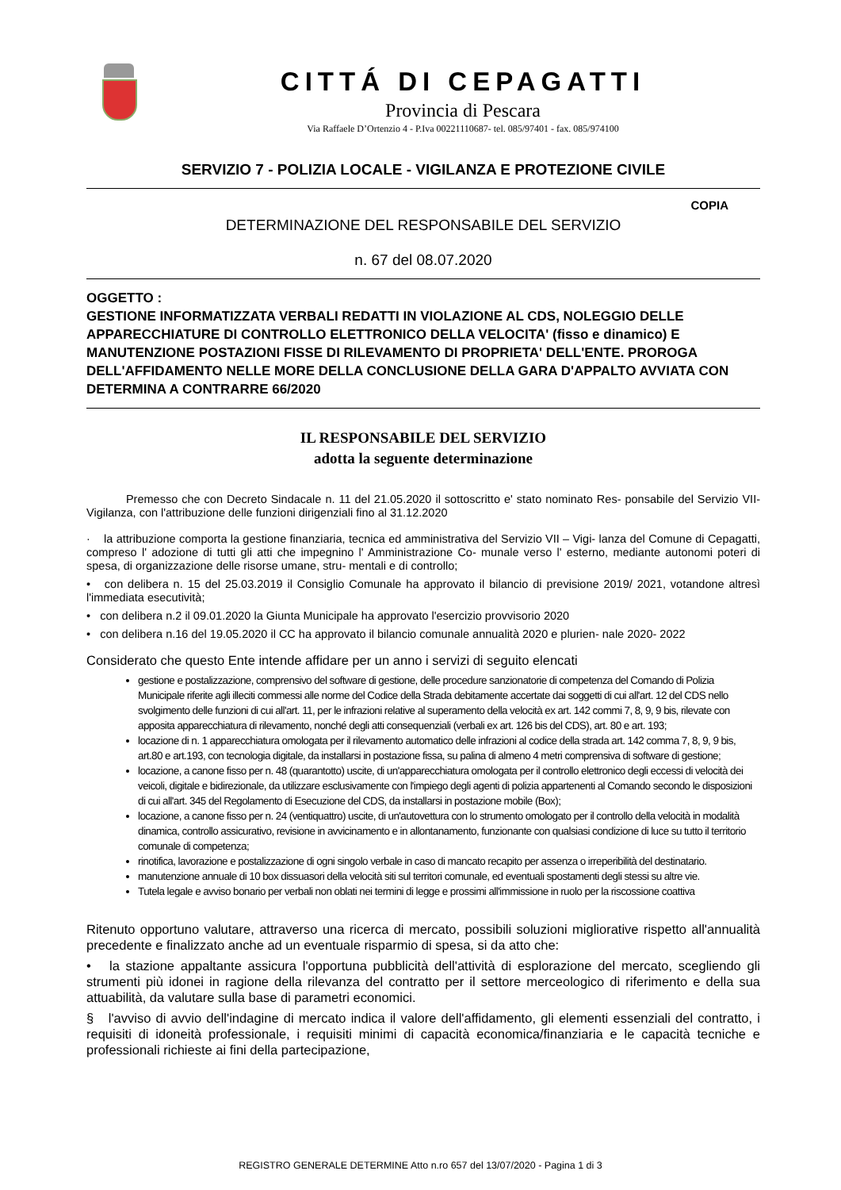CITTÁ DI CEPAGATTI
Provincia di Pescara
Via Raffaele D’Ortenzio 4 - P.Iva 00221110687- tel. 085/97401 - fax. 085/974100
SERVIZIO 7 - POLIZIA LOCALE - VIGILANZA E PROTEZIONE CIVILE
COPIA
DETERMINAZIONE DEL RESPONSABILE DEL SERVIZIO
n. 67 del 08.07.2020
OGGETTO :
GESTIONE INFORMATIZZATA VERBALI REDATTI IN VIOLAZIONE AL CDS, NOLEGGIO DELLE APPARECCHIATURE DI CONTROLLO ELETTRONICO DELLA VELOCITA' (fisso e dinamico) E MANUTENZIONE POSTAZIONI FISSE DI RILEVAMENTO DI PROPRIETA' DELL'ENTE. PROROGA DELL'AFFIDAMENTO NELLE MORE DELLA CONCLUSIONE DELLA GARA D'APPALTO AVVIATA CON DETERMINA A CONTRARRE 66/2020
IL RESPONSABILE DEL SERVIZIO
adotta la seguente determinazione
Premesso che con Decreto Sindacale n. 11 del 21.05.2020 il sottoscritto e' stato nominato Res- ponsabile del Servizio VII- Vigilanza, con l'attribuzione delle funzioni dirigenziali fino al 31.12.2020
· la attribuzione comporta la gestione finanziaria, tecnica ed amministrativa del Servizio VII – Vigi- lanza del Comune di Cepagatti, compreso l' adozione di tutti gli atti che impegnino l' Amministrazione Co- munale verso l' esterno, mediante autonomi poteri di spesa, di organizzazione delle risorse umane, stru- mentali e di controllo;
• con delibera n. 15 del 25.03.2019 il Consiglio Comunale ha approvato il bilancio di previsione 2019/ 2021, votandone altresì l'immediata esecutività;
• con delibera n.2 il 09.01.2020 la Giunta Municipale ha approvato l'esercizio provvisorio 2020
• con delibera n.16 del 19.05.2020 il CC ha approvato il bilancio comunale annualità 2020 e plurien- nale 2020- 2022
Considerato che questo Ente intende affidare per un anno i servizi di seguito elencati
gestione e postalizzazione, comprensivo del software di gestione, delle procedure sanzionatorie di competenza del Comando di Polizia Municipale riferite agli illeciti commessi alle norme del Codice della Strada debitamente accertate dai soggetti di cui all'art. 12 del CDS nello svolgimento delle funzioni di cui all'art. 11, per le infrazioni relative al superamento della velocità ex art. 142 commi 7, 8, 9, 9 bis, rilevate con apposita apparecchiatura di rilevamento, nonché degli atti consequenziali (verbali ex art. 126 bis del CDS), art. 80 e art. 193;
locazione di n. 1 apparecchiatura omologata per il rilevamento automatico delle infrazioni al codice della strada art. 142 comma 7, 8, 9, 9 bis, art.80 e art.193, con tecnologia digitale, da installarsi in postazione fissa, su palina di almeno 4 metri comprensiva di software di gestione;
locazione, a canone fisso per n. 48 (quarantotto) uscite, di un'apparecchiatura omologata per il controllo elettronico degli eccessi di velocità dei veicoli, digitale e bidirezionale, da utilizzare esclusivamente con l'impiego degli agenti di polizia appartenenti al Comando secondo le disposizioni di cui all'art. 345 del Regolamento di Esecuzione del CDS, da installarsi in postazione mobile (Box);
locazione, a canone fisso per n. 24 (ventiquattro) uscite, di un'autovettura con lo strumento omologato per il controllo della velocità in modalità dinamica, controllo assicurativo, revisione in avvicinamento e in allontanamento, funzionante con qualsiasi condizione di luce su tutto il territorio comunale di competenza;
rinotifica, lavorazione e postalizzazione di ogni singolo verbale in caso di mancato recapito per assenza o irreperibilità del destinatario.
manutenzione annuale di 10 box dissuasori della velocità siti sul territori comunale, ed eventuali spostamenti degli stessi su altre vie.
Tutela legale e avviso bonario per verbali non oblati nei termini di legge e prossimi all'immissione in ruolo per la riscossione coattiva
Ritenuto opportuno valutare, attraverso una ricerca di mercato, possibili soluzioni migliorative rispetto all'annualità precedente e finalizzato anche ad un eventuale risparmio di spesa, si da atto che:
• la stazione appaltante assicura l'opportuna pubblicità dell'attività di esplorazione del mercato, scegliendo gli strumenti più idonei in ragione della rilevanza del contratto per il settore merceologico di riferimento e della sua attuabilità, da valutare sulla base di parametri economici.
§ l'avviso di avvio dell'indagine di mercato indica il valore dell'affidamento, gli elementi essenziali del contratto, i requisiti di idoneità professionale, i requisiti minimi di capacità economica/finanziaria e le capacità tecniche e professionali richieste ai fini della partecipazione,
REGISTRO GENERALE DETERMINE Atto n.ro 657 del 13/07/2020 - Pagina 1 di 3